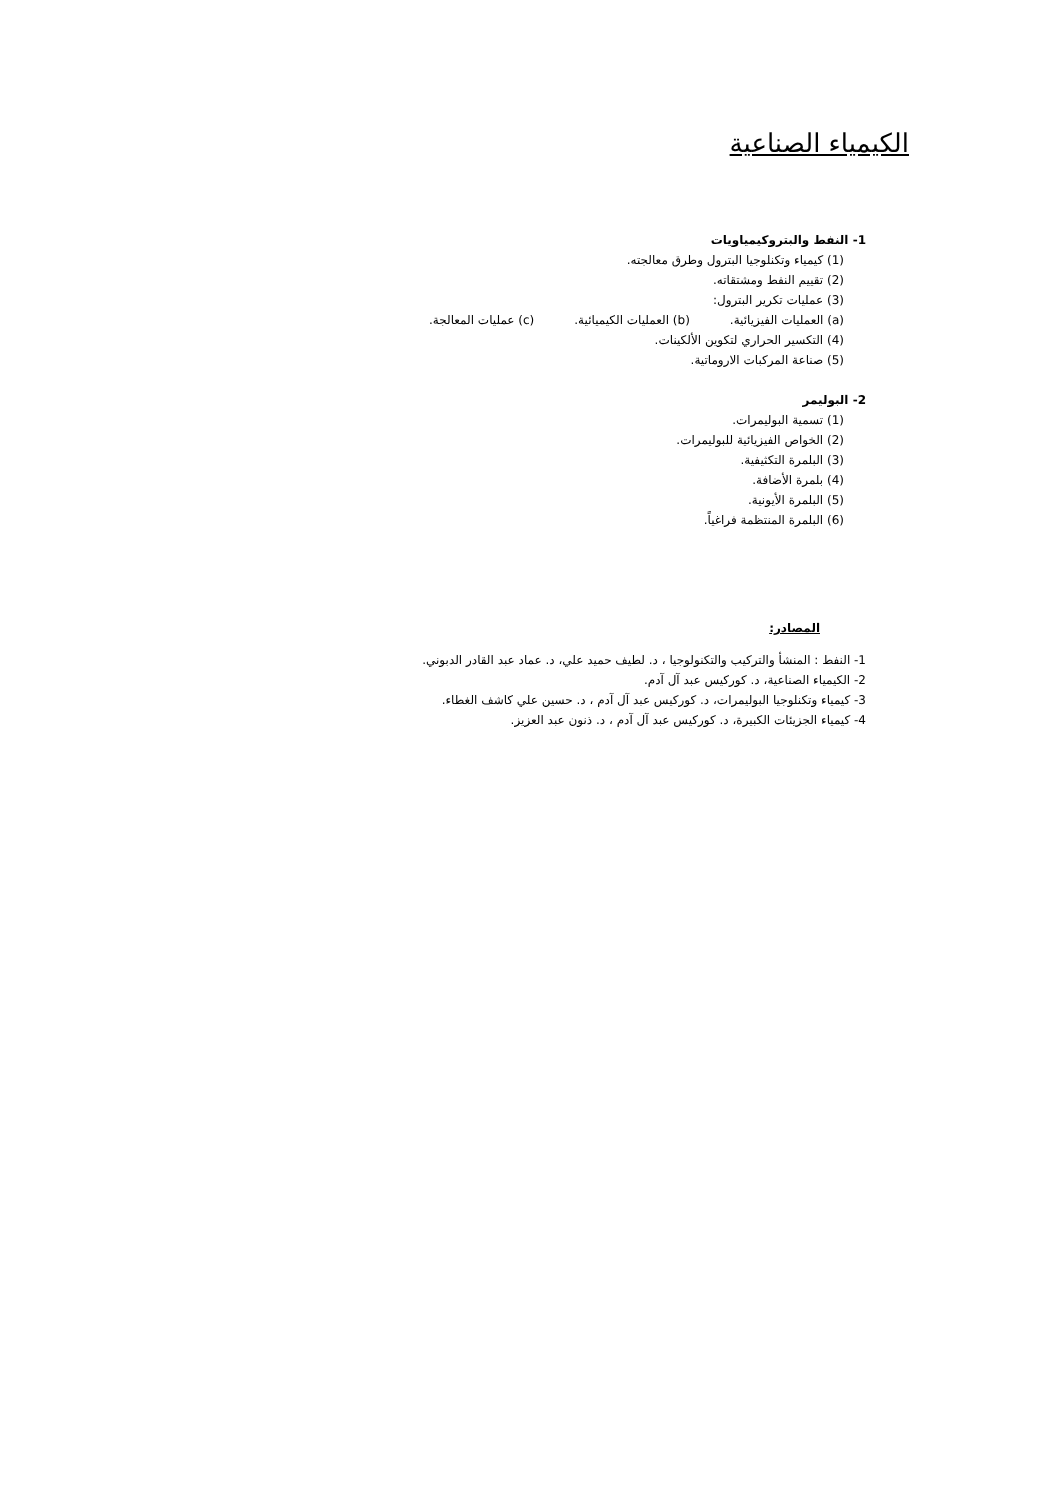الكيمياء الصناعية
1- النفط والبتروكيمياويات
(1) كيمياء وتكنلوجيا البترول وطرق معالجته.
(2) تقييم النفط ومشتقاته.
(3) عمليات تكرير البترول:
(a) العمليات الفيزيائية. (b) العمليات الكيميائية. (c) عمليات المعالجة.
(4) التكسير الحراري لتكوين الألكينات.
(5) صناعة المركبات الاروماتية.
2- البوليمر
(1) تسمية البوليمرات.
(2) الخواص الفيزيائية للبوليمرات.
(3) البلمرة التكثيفية.
(4) بلمرة الأضافة.
(5) البلمرة الأيونية.
(6) البلمرة المنتظمة فراغياً.
المصادر:
1- النفط : المنشأ والتركيب والتكنولوجيا ، د. لطيف حميد علي، د. عماد عبد القادر الدبوني.
2- الكيمياء الصناعية، د. كوركيس عبد آل آدم.
3- كيمياء وتكنلوجيا البوليمرات، د. كوركيس عبد آل آدم ، د. حسين علي كاشف الغطاء.
4- كيمياء الجزيئات الكبيرة، د. كوركيس عبد آل آدم ، د. ذنون عبد العزيز.